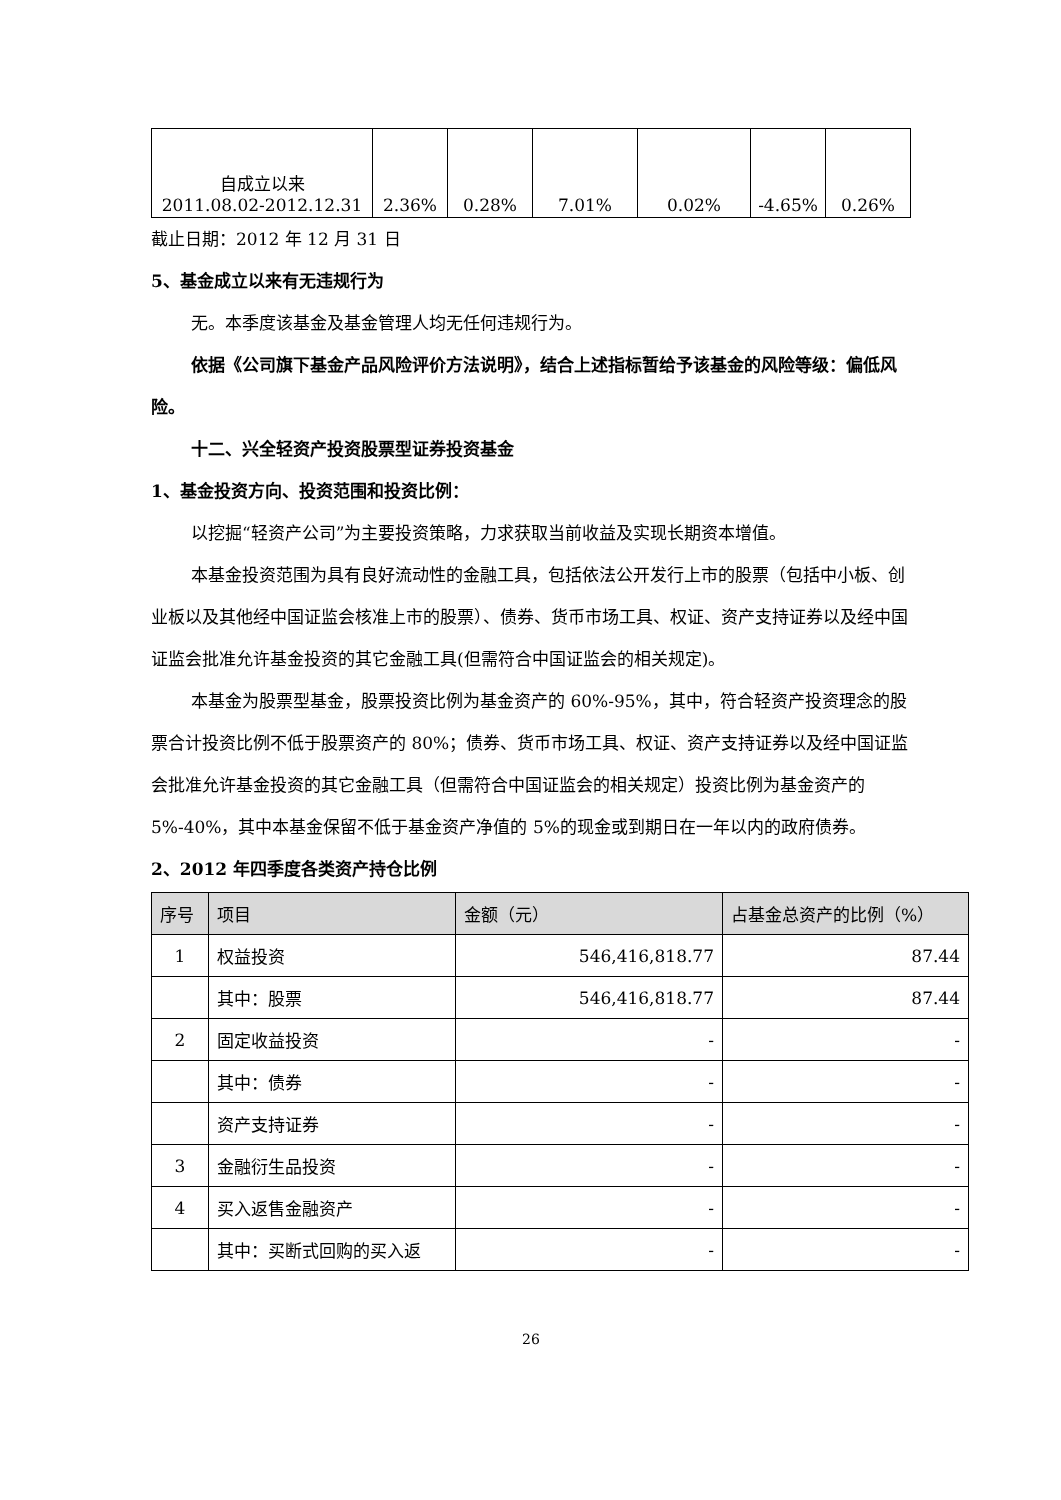| 自成立以来 2011.08.02-2012.12.31 | 2.36% | 0.28% | 7.01% | 0.02% | -4.65% | 0.26% |
截止日期：2012 年 12 月 31 日
5、基金成立以来有无违规行为
无。本季度该基金及基金管理人均无任何违规行为。
依据《公司旗下基金产品风险评价方法说明》，结合上述指标暂给予该基金的风险等级：偏低风险。
十二、兴全轻资产投资股票型证券投资基金
1、基金投资方向、投资范围和投资比例：
以挖掘“轻资产公司”为主要投资策略，力求获取当前收益及实现长期资本增值。
本基金投资范围为具有良好流动性的金融工具，包括依法公开发行上市的股票（包括中小板、创业板以及其他经中国证监会核准上市的股票）、债券、货币市场工具、权证、资产支持证券以及经中国证监会批准允许基金投资的其它金融工具(但需符合中国证监会的相关规定)。
本基金为股票型基金，股票投资比例为基金资产的 60%-95%，其中，符合轻资产投资理念的股票合计投资比例不低于股票资产的 80%；债券、货币市场工具、权证、资产支持证券以及经中国证监会批准允许基金投资的其它金融工具（但需符合中国证监会的相关规定）投资比例为基金资产的 5%-40%，其中本基金保留不低于基金资产净值的 5%的现金或到期日在一年以内的政府债券。
2、2012 年四季度各类资产持仓比例
| 序号 | 项目 | 金额（元） | 占基金总资产的比例（%） |
| --- | --- | --- | --- |
| 1 | 权益投资 | 546,416,818.77 | 87.44 |
| | 其中：股票 | 546,416,818.77 | 87.44 |
| 2 | 固定收益投资 | - | - |
| | 其中：债券 | - | - |
| | 资产支持证券 | - | - |
| 3 | 金融衍生品投资 | - | - |
| 4 | 买入返售金融资产 | - | - |
| | 其中：买断式回购的买入返 | - | - |
26